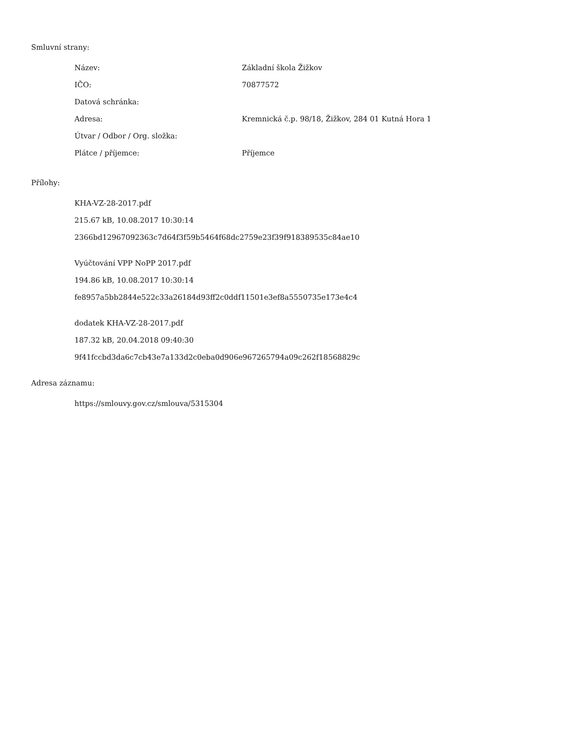Smluvní strany:
| Název: | Základní škola Žižkov |
| IČO: | 70877572 |
| Datová schránka: | |
| Adresa: | Kremnická č.p. 98/18, Žižkov, 284 01 Kutná Hora 1 |
| Útvar / Odbor / Org. složka: | |
| Plátce / příjemce: | Příjemce |
Přílohy:
KHA-VZ-28-2017.pdf
215.67 kB, 10.08.2017 10:30:14
2366bd12967092363c7d64f3f59b5464f68dc2759e23f39f918389535c84ae10
Vyúčtování VPP NoPP 2017.pdf
194.86 kB, 10.08.2017 10:30:14
fe8957a5bb2844e522c33a26184d93ff2c0ddf11501e3ef8a5550735e173e4c4
dodatek KHA-VZ-28-2017.pdf
187.32 kB, 20.04.2018 09:40:30
9f41fccbd3da6c7cb43e7a133d2c0eba0d906e967265794a09c262f18568829c
Adresa záznamu:
https://smlouvy.gov.cz/smlouva/5315304